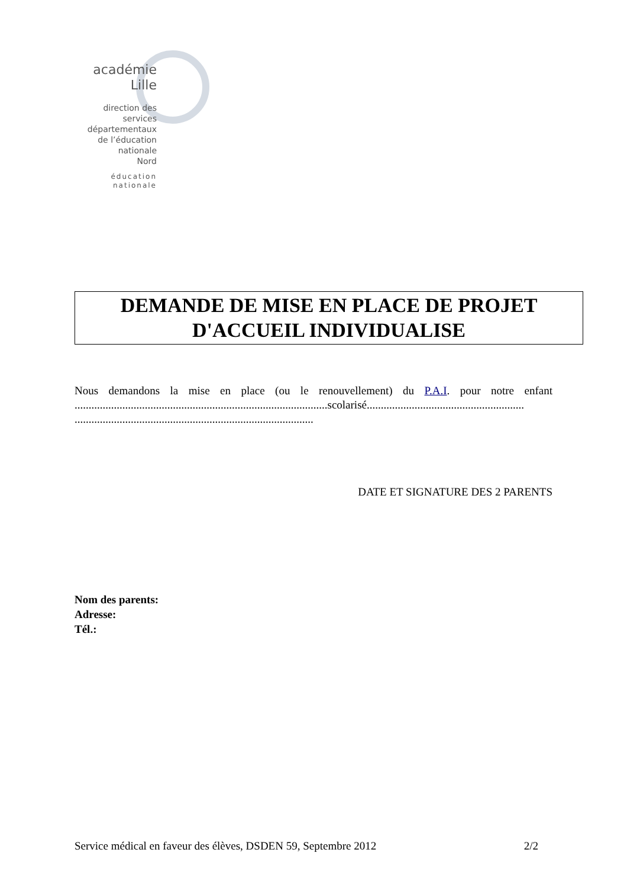académie
Lille
direction des services
départementaux
de l’éducation nationale
Nord
éducation
nationale
DEMANDE DE MISE EN PLACE DE PROJET
D'ACCUEIL INDIVIDUALISE
Nous demandons la mise en place (ou le renouvellement) du P.A.I. pour notre enfant ..........................................................................................scolarisé........................................................ .....................................................................................
DATE ET SIGNATURE DES 2 PARENTS
Nom des parents:
Adresse:
Tél.:
Service médical en faveur des élèves, DSDEN 59, Septembre 2012 2/2